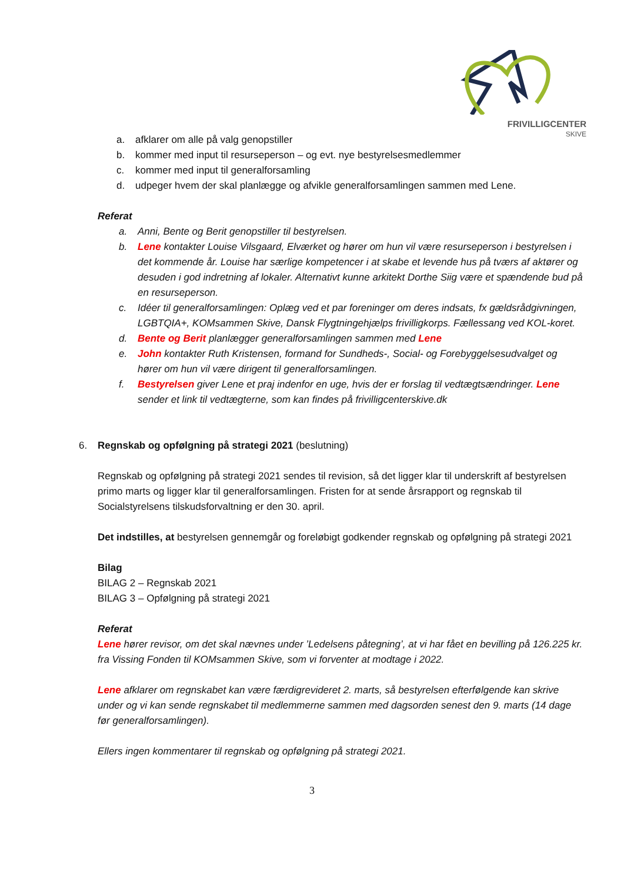FRIVILLIGCENTER
SKIVE
a. afklarer om alle på valg genopstiller
b. kommer med input til resurseperson – og evt. nye bestyrelsesmedlemmer
c. kommer med input til generalforsamling
d. udpeger hvem der skal planlægge og afvikle generalforsamlingen sammen med Lene.
Referat
a. Anni, Bente og Berit genopstiller til bestyrelsen.
b. Lene kontakter Louise Vilsgaard, Elværket og hører om hun vil være resurseperson i bestyrelsen i det kommende år. Louise har særlige kompetencer i at skabe et levende hus på tværs af aktører og desuden i god indretning af lokaler. Alternativt kunne arkitekt Dorthe Siig være et spændende bud på en resurseperson.
c. Idéer til generalforsamlingen: Oplæg ved et par foreninger om deres indsats, fx gældsrådgivningen, LGBTQIA+, KOMsammen Skive, Dansk Flygtningehjælps frivilligkorps. Fællessang ved KOL-koret.
d. Bente og Berit planlægger generalforsamlingen sammen med Lene
e. John kontakter Ruth Kristensen, formand for Sundheds-, Social- og Forebyggelsesudvalget og hører om hun vil være dirigent til generalforsamlingen.
f. Bestyrelsen giver Lene et praj indenfor en uge, hvis der er forslag til vedtægtsændringer. Lene sender et link til vedtægterne, som kan findes på frivilligcenterskive.dk
6. Regnskab og opfølgning på strategi 2021 (beslutning)
Regnskab og opfølgning på strategi 2021 sendes til revision, så det ligger klar til underskrift af bestyrelsen primo marts og ligger klar til generalforsamlingen. Fristen for at sende årsrapport og regnskab til Socialstyrelsens tilskudsforvaltning er den 30. april.
Det indstilles, at bestyrelsen gennemgår og foreløbigt godkender regnskab og opfølgning på strategi 2021
Bilag
BILAG 2 – Regnskab 2021
BILAG 3 – Opfølgning på strategi 2021
Referat
Lene hører revisor, om det skal nævnes under ’Ledelsens påtegning’, at vi har fået en bevilling på 126.225 kr. fra Vissing Fonden til KOMsammen Skive, som vi forventer at modtage i 2022.
Lene afklarer om regnskabet kan være færdigrevideret 2. marts, så bestyrelsen efterfølgende kan skrive under og vi kan sende regnskabet til medlemmerne sammen med dagsorden senest den 9. marts (14 dage før generalforsamlingen).
Ellers ingen kommentarer til regnskab og opfølgning på strategi 2021.
3